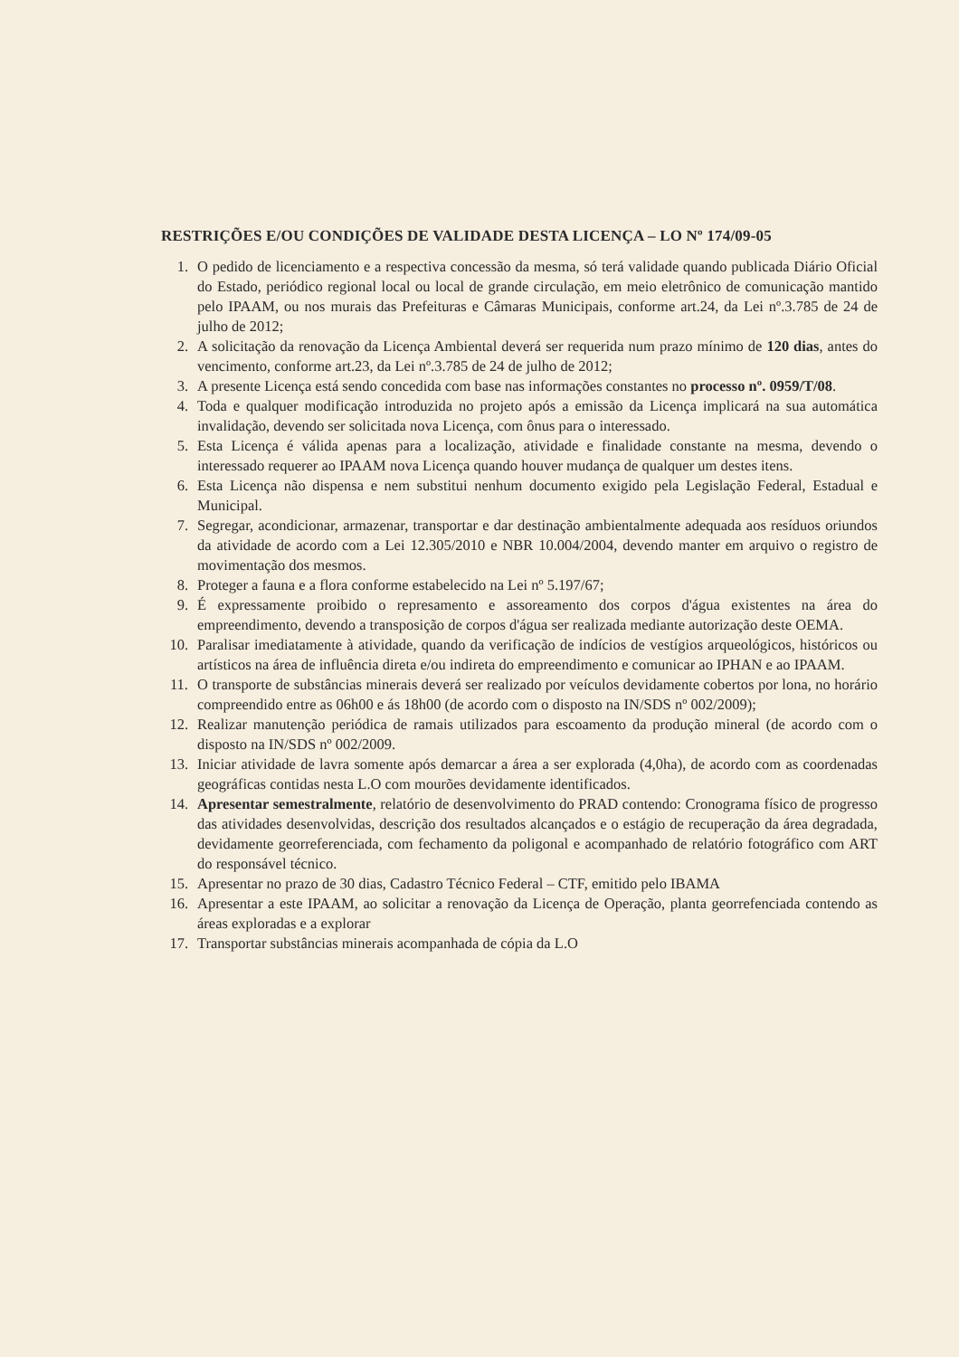RESTRIÇÕES E/OU CONDIÇÕES DE VALIDADE DESTA LICENÇA – LO Nº 174/09-05
1. O pedido de licenciamento e a respectiva concessão da mesma, só terá validade quando publicada Diário Oficial do Estado, periódico regional local ou local de grande circulação, em meio eletrônico de comunicação mantido pelo IPAAM, ou nos murais das Prefeituras e Câmaras Municipais, conforme art.24, da Lei nº.3.785 de 24 de julho de 2012;
2. A solicitação da renovação da Licença Ambiental deverá ser requerida num prazo mínimo de 120 dias, antes do vencimento, conforme art.23, da Lei nº.3.785 de 24 de julho de 2012;
3. A presente Licença está sendo concedida com base nas informações constantes no processo nº. 0959/T/08.
4. Toda e qualquer modificação introduzida no projeto após a emissão da Licença implicará na sua automática invalidação, devendo ser solicitada nova Licença, com ônus para o interessado.
5. Esta Licença é válida apenas para a localização, atividade e finalidade constante na mesma, devendo o interessado requerer ao IPAAM nova Licença quando houver mudança de qualquer um destes itens.
6. Esta Licença não dispensa e nem substitui nenhum documento exigido pela Legislação Federal, Estadual e Municipal.
7. Segregar, acondicionar, armazenar, transportar e dar destinação ambientalmente adequada aos resíduos oriundos da atividade de acordo com a Lei 12.305/2010 e NBR 10.004/2004, devendo manter em arquivo o registro de movimentação dos mesmos.
8. Proteger a fauna e a flora conforme estabelecido na Lei nº 5.197/67;
9. É expressamente proibido o represamento e assoreamento dos corpos d'água existentes na área do empreendimento, devendo a transposição de corpos d'água ser realizada mediante autorização deste OEMA.
10. Paralisar imediatamente à atividade, quando da verificação de indícios de vestígios arqueológicos, históricos ou artísticos na área de influência direta e/ou indireta do empreendimento e comunicar ao IPHAN e ao IPAAM.
11. O transporte de substâncias minerais deverá ser realizado por veículos devidamente cobertos por lona, no horário compreendido entre as 06h00 e ás 18h00 (de acordo com o disposto na IN/SDS nº 002/2009);
12. Realizar manutenção periódica de ramais utilizados para escoamento da produção mineral (de acordo com o disposto na IN/SDS nº 002/2009.
13. Iniciar atividade de lavra somente após demarcar a área a ser explorada (4,0ha), de acordo com as coordenadas geográficas contidas nesta L.O com mourões devidamente identificados.
14. Apresentar semestralmente, relatório de desenvolvimento do PRAD contendo: Cronograma físico de progresso das atividades desenvolvidas, descrição dos resultados alcançados e o estágio de recuperação da área degradada, devidamente georreferenciada, com fechamento da poligonal e acompanhado de relatório fotográfico com ART do responsável técnico.
15. Apresentar no prazo de 30 dias, Cadastro Técnico Federal – CTF, emitido pelo IBAMA
16. Apresentar a este IPAAM, ao solicitar a renovação da Licença de Operação, planta georrefenciada contendo as áreas exploradas e a explorar
17. Transportar substâncias minerais acompanhada de cópia da L.O